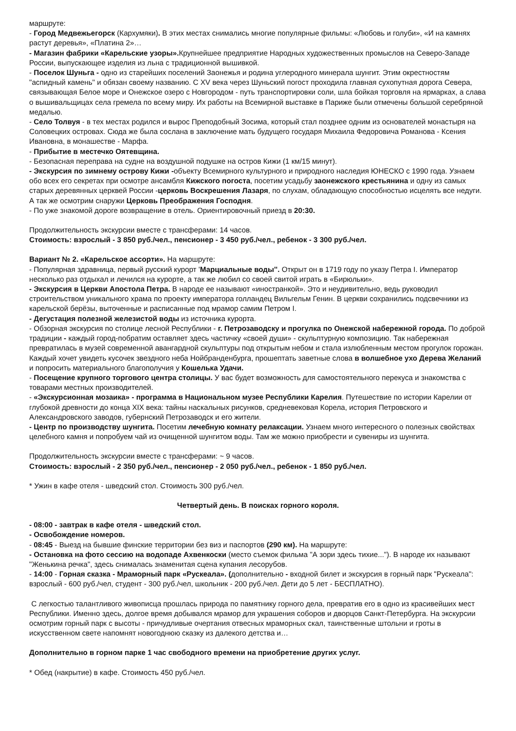маршруте:
- Город Медвежьегорск (Кархумяки). В этих местах снимались многие популярные фильмы: «Любовь и голуби», «И на камнях растут деревья», «Платина 2»…
- Магазин фабрики «Карельские узоры». Крупнейшее предприятие Народных художественных промыслов на Северо-Западе России, выпускающее изделия из льна с традиционной вышивкой.
- Поселок Шуньга - одно из старейших поселений Заонежья и родина углеродного минерала шунгит. Этим окрестностям "аспидный камень" и обязан своему названию. С XV века через Шуньский погост проходила главная сухопутная дорога Севера, связывающая Белое море и Онежское озеро с Новгородом - путь транспортировки соли, шла бойкая торговля на ярмарках, а слава о вышивальщицах села гремела по всему миру. Их работы на Всемирной выставке в Париже были отмечены большой серебряной медалью.
- Село Толвуя - в тех местах родился и вырос Преподобный Зосима, который стал позднее одним из основателей монастыря на Соловецких островах. Сюда же была сослана в заключение мать будущего государя Михаила Федоровича Романова - Ксения Ивановна, в монашестве - Марфа.
- Прибытие в местечко Оятевщина.
- Безопасная переправа на судне на воздушной подушке на остров Кижи (1 км/15 минут).
- Экскурсия по зимнему острову Кижи -объекту Всемирного культурного и природного наследия ЮНЕСКО с 1990 года. Узнаем обо всех его секретах при осмотре ансамбля Кижского погоста, посетим усадьбу заонежского крестьянина и одну из самых старых деревянных церквей России -церковь Воскрешения Лазаря, по слухам, обладающую способностью исцелять все недуги. А так же осмотрим снаружи Церковь Преображения Господня.
- По уже знакомой дороге возвращение в отель. Ориентировочный приезд в 20:30.
Продолжительность экскурсии вместе с трансферами: 14 часов.
Стоимость: взрослый - 3 850 руб./чел., пенсионер - 3 450 руб./чел., ребенок - 3 300 руб./чел.
Вариант № 2. «Карельское ассорти». На маршруте:
- Популярная здравница, первый русский курорт 'Марциальные воды''. Открыт он в 1719 году по указу Петра I. Император несколько раз отдыхал и лечился на курорте, а так же любил со своей свитой играть в «Бирюльки».
- Экскурсия в Церкви Апостола Петра. В народе ее называют «иностранкой». Это и неудивительно, ведь руководил строительством уникального храма по проекту императора голландец Вильгельм Генин. В церкви сохранились подсвечники из карельской берёзы, выточенные и расписанные под мрамор самим Петром I.
- Дегустация полезной железистой воды из источника курорта.
- Обзорная экскурсия по столице лесной Республики - г. Петрозаводску и прогулка по Онежской набережной города. По доброй традиции - каждый город-побратим оставляет здесь частичку «своей души» - скульптурную композицию. Так набережная превратилась в музей современной авангардной скульптуры под открытым небом и стала излюбленным местом прогулок горожан. Каждый хочет увидеть кусочек звездного неба Нойбранденбурга, прошептать заветные слова в волшебное ухо Дерева Желаний и попросить материального благополучия у Кошелька Удачи.
- Посещение крупного торгового центра столицы. У вас будет возможность для самостоятельного перекуса и знакомства с товарами местных производителей.
- «Экскурсионная мозаика» - программа в Национальном музее Республики Карелия. Путешествие по истории Карелии от глубокой древности до конца XIX века: тайны наскальных рисунков, средневековая Корела, история Петровского и Александровского заводов, губернский Петрозаводск и его жители.
- Центр по производству шунгита. Посетим лечебную комнату релаксации. Узнаем много интересного о полезных свойствах целебного камня и попробуем чай из очищенной шунгитом воды. Там же можно приобрести и сувениры из шунгита.
Продолжительность экскурсии вместе с трансферами: ~ 9 часов.
Стоимость: взрослый - 2 350 руб./чел., пенсионер - 2 050 руб./чел., ребенок - 1 850 руб./чел.
* Ужин в кафе отеля - шведский стол. Стоимость 300 руб./чел.
Четвертый день. В поисках горного короля.
- 08:00 - завтрак в кафе отеля - шведский стол.
- Освобождение номеров.
- 08:45 - Выезд на бывшие финские территории без виз и паспортов (290 км). На маршруте:
- Остановка на фото сессию на водопаде Ахвенкоски (место съемок фильма "А зори здесь тихие..."). В народе их называют "Женькина речка", здесь снималась знаменитая сцена купания лесорубов.
- 14:00 - Горная сказка - Мраморный парк «Рускеала». (дополнительно - входной билет и экскурсия в горный парк "Рускеала": взрослый - 600 руб./чел, студент - 300 руб./чел, школьник - 200 руб./чел. Дети до 5 лет - БЕСПЛАТНО).
С легкостью талантливого живописца прошлась природа по памятнику горного дела, превратив его в одно из красивейших мест Республики. Именно здесь, долгое время добывался мрамор для украшения соборов и дворцов Санкт-Петербурга. На экскурсии осмотрим горный парк с высоты - причудливые очертания отвесных мраморных скал, таинственные штольни и гроты в искусственном свете напомнят новогоднюю сказку из далекого детства и…
Дополнительно в горном парке 1 час свободного времени на приобретение других услуг.
* Обед (накрытие) в кафе. Стоимость 450 руб./чел.